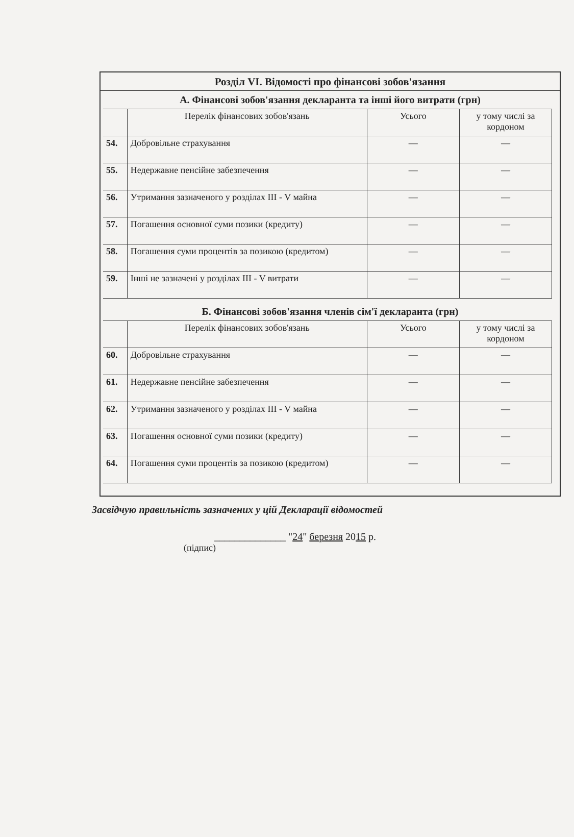Розділ VI. Відомості про фінансові зобов'язання
А. Фінансові зобов'язання декларанта та інші його витрати (грн)
| | Перелік фінансових зобов'язань | Усього | у тому числі за кордоном |
| 54. | Добровільне страхування | — | — |
| 55. | Недержавне пенсійне забезпечення | — | — |
| 56. | Утримання зазначеного у розділах III - V майна | — | — |
| 57. | Погашення основної суми позики (кредиту) | — | — |
| 58. | Погашення суми процентів за позикою (кредитом) | — | — |
| 59. | Інші не зазначені у розділах III - V витрати | — | — |
Б. Фінансові зобов'язання членів сім'ї декларанта (грн)
| | Перелік фінансових зобов'язань | Усього | у тому числі за кордоном |
| 60. | Добровільне страхування | — | — |
| 61. | Недержавне пенсійне забезпечення | — | — |
| 62. | Утримання зазначеного у розділах III - V майна | — | — |
| 63. | Погашення основної суми позики (кредиту) | — | — |
| 64. | Погашення суми процентів за позикою (кредитом) | — | — |
Засвідчую правильність зазначених у цій Декларації відомостей
______________ "24" березня 2015 р.
(підпис)